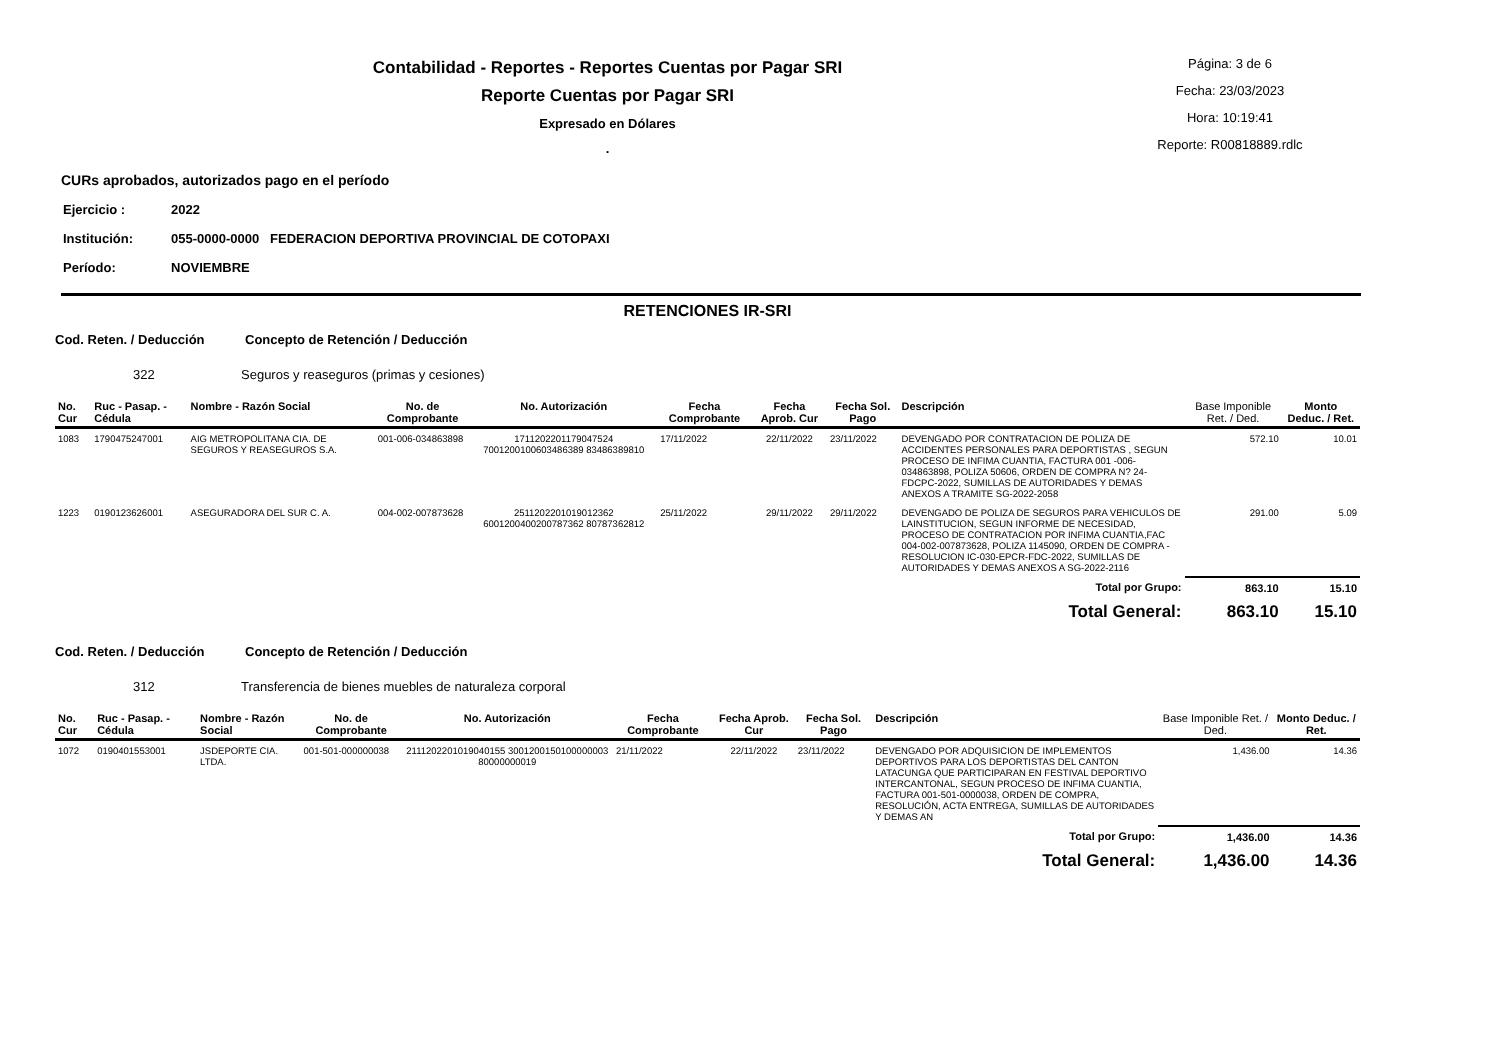Contabilidad - Reportes - Reportes Cuentas por Pagar SRI
Reporte Cuentas por Pagar SRI
Expresado en Dólares
.
Página: 3 de 6
Fecha: 23/03/2023
Hora: 10:19:41
Reporte: R00818889.rdlc
CURs aprobados, autorizados pago en el período
Ejercicio : 2022
Institución: 055-0000-0000 FEDERACION DEPORTIVA PROVINCIAL DE COTOPAXI
Período: NOVIEMBRE
RETENCIONES IR-SRI
Cod. Reten. / Deducción Concepto de Retención / Deducción
322 Seguros y reaseguros (primas y cesiones)
| No. Cur | Ruc - Pasap. - Cédula | Nombre - Razón Social | No. de Comprobante | No. Autorización | Fecha Comprobante | Fecha Aprob. Cur | Fecha Sol. Pago | Descripción | Base Imponible Ret. / Ded. | Monto Deduc. / Ret. |
| --- | --- | --- | --- | --- | --- | --- | --- | --- | --- | --- |
| 1083 | 1790475247001 | AIG METROPOLITANA CIA. DE SEGUROS Y REASEGUROS S.A. | 001-006-034863898 | 1711202201179047524 7001200100603486389 83486389810 | 17/11/2022 | 22/11/2022 | 23/11/2022 | DEVENGADO POR CONTRATACION DE POLIZA DE ACCIDENTES PERSONALES PARA DEPORTISTAS , SEGUN PROCESO DE INFIMA CUANTIA, FACTURA 001 -006-034863898, POLIZA 50606, ORDEN DE COMPRA N? 24-FDCPC-2022, SUMILLAS DE AUTORIDADES Y DEMAS ANEXOS A TRAMITE SG-2022-2058 | 572.10 | 10.01 |
| 1223 | 0190123626001 | ASEGURADORA DEL SUR C. A. | 004-002-007873628 | 2511202201019012362 6001200400200787362 80787362812 | 25/11/2022 | 29/11/2022 | 29/11/2022 | DEVENGADO DE POLIZA DE SEGUROS PARA VEHICULOS DE LAINSTITUCION, SEGUN INFORME DE NECESIDAD, PROCESO DE CONTRATACION POR INFIMA CUANTIA,FAC 004-002-007873628, POLIZA 1145090, ORDEN DE COMPRA -RESOLUCION IC-030-EPCR-FDC-2022, SUMILLAS DE AUTORIDADES Y DEMAS ANEXOS A SG-2022-2116 | 291.00 | 5.09 |
| Total por Grupo: | | | | | | | | | 863.10 | 15.10 |
| Total General: | | | | | | | | | 863.10 | 15.10 |
Cod. Reten. / Deducción Concepto de Retención / Deducción
312 Transferencia de bienes muebles de naturaleza corporal
| No. Cur | Ruc - Pasap. - Cédula | Nombre - Razón Social | No. de Comprobante | No. Autorización | Fecha Comprobante | Fecha Aprob. Cur | Fecha Sol. Pago | Descripción | Base Imponible Ret. / Ded. | Monto Deduc. / Ret. |
| --- | --- | --- | --- | --- | --- | --- | --- | --- | --- | --- |
| 1072 | 0190401553001 | JSDEPORTE CIA. LTDA. | 001-501-000000038 | 2111202201019040155 3001200150100000003 80000000019 | 21/11/2022 | 22/11/2022 | 23/11/2022 | DEVENGADO POR ADQUISICION DE IMPLEMENTOS DEPORTIVOS PARA LOS DEPORTISTAS DEL CANTON LATACUNGA QUE PARTICIPARAN EN FESTIVAL DEPORTIVO INTERCANTONAL, SEGUN PROCESO DE INFIMA CUANTIA, FACTURA 001-501-0000038, ORDEN DE COMPRA, RESOLUCIÓN, ACTA ENTREGA, SUMILLAS DE AUTORIDADES Y DEMAS AN | 1,436.00 | 14.36 |
| Total por Grupo: | | | | | | | | | 1,436.00 | 14.36 |
| Total General: | | | | | | | | | 1,436.00 | 14.36 |